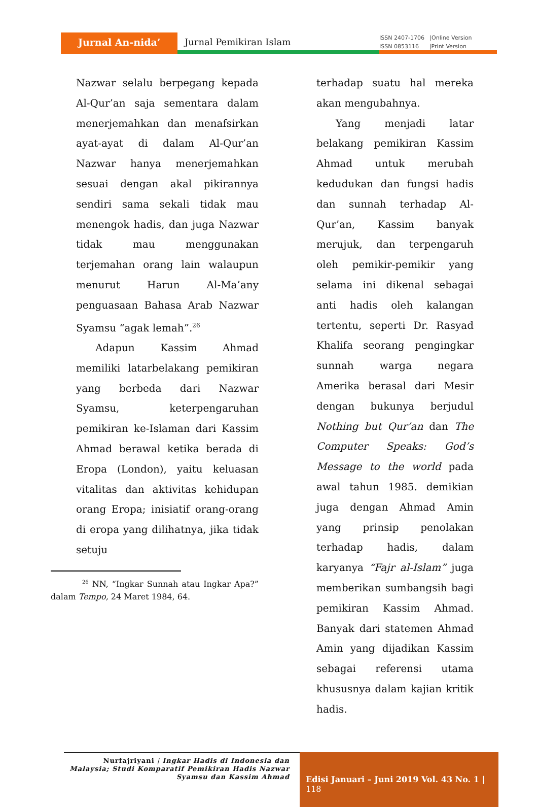Jurnal An-nida’ Jurnal Pemikiran Islam
ISSN 2407-1706 |Online Version
ISSN 0853116 |Print Version
Nazwar selalu berpegang kepada Al-Qur’an saja sementara dalam menerjemahkan dan menafsirkan ayat-ayat di dalam Al-Qur’an Nazwar hanya menerjemahkan sesuai dengan akal pikirannya sendiri sama sekali tidak mau menengok hadis, dan juga Nazwar tidak mau menggunakan terjemahan orang lain walaupun menurut Harun Al-Ma’any penguasaan Bahasa Arab Nazwar Syamsu “agak lemah”.<sup>26</sup>
Adapun Kassim Ahmad memiliki latarbelakang pemikiran yang berbeda dari Nazwar Syamsu, keterpengaruhan pemikiran ke-Islaman dari Kassim Ahmad berawal ketika berada di Eropa (London), yaitu keluasan vitalitas dan aktivitas kehidupan orang Eropa; inisiatif orang-orang di eropa yang dilihatnya, jika tidak setuju
<sup>26</sup> NN, “Ingkar Sunnah atau Ingkar Apa?” dalam Tempo, 24 Maret 1984, 64.
terhadap suatu hal mereka akan mengubahnya.
Yang menjadi latar belakang pemikiran Kassim Ahmad untuk merubah kedudukan dan fungsi hadis dan sunnah terhadap Al-Qur’an, Kassim banyak merujuk, dan terpengaruh oleh pemikir-pemikir yang selama ini dikenal sebagai anti hadis oleh kalangan tertentu, seperti Dr. Rasyad Khalifa seorang pengingkar sunnah warga negara Amerika berasal dari Mesir dengan bukunya berjudul Nothing but Qur’an dan The Computer Speaks: God’s Message to the world pada awal tahun 1985. demikian juga dengan Ahmad Amin yang prinsip penolakan terhadap hadis, dalam karyanya “Fajr al-Islam” juga memberikan sumbangsih bagi pemikiran Kassim Ahmad. Banyak dari statemen Ahmad Amin yang dijadikan Kassim sebagai referensi utama khususnya dalam kajian kritik hadis.
Nurfajriyani | Ingkar Hadis di Indonesia dan Malaysia; Studi Komparatif Pemikiran Hadis Nazwar Syamsu dan Kassim Ahmad
Edisi Januari – Juni 2019 Vol. 43 No. 1 | 118